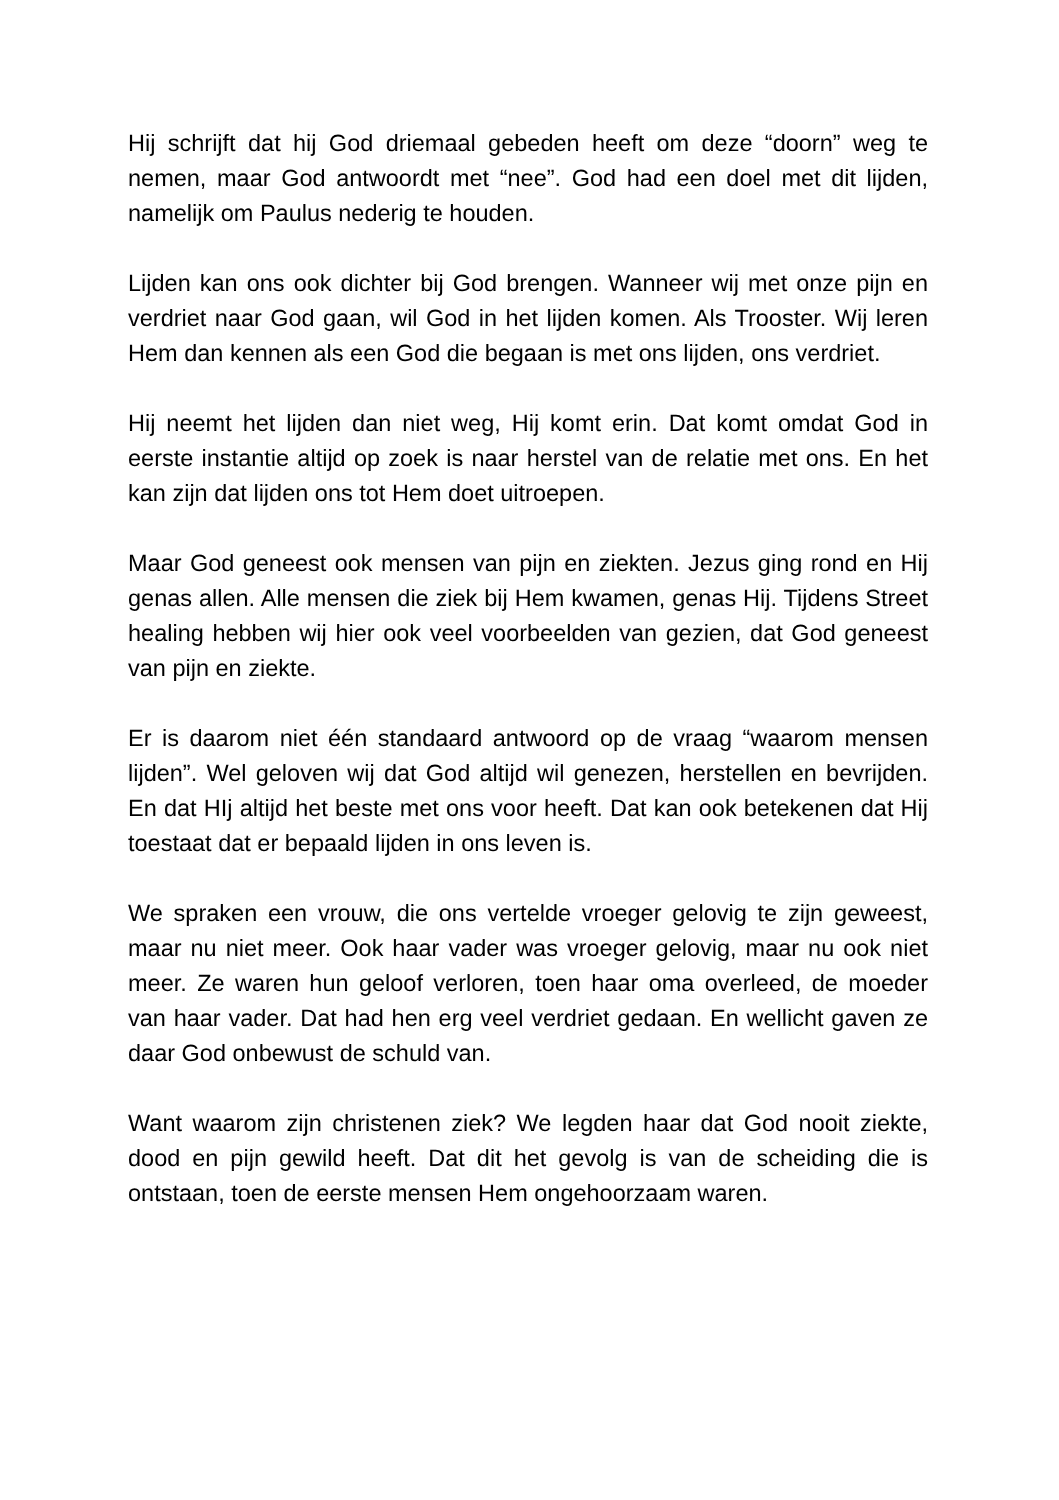Hij schrijft dat hij God driemaal gebeden heeft om deze “doorn” weg te nemen, maar God antwoordt met “nee”. God had een doel met dit lijden, namelijk om Paulus nederig te houden.
Lijden kan ons ook dichter bij God brengen. Wanneer wij met onze pijn en verdriet naar God gaan, wil God in het lijden komen. Als Trooster. Wij leren Hem dan kennen als een God die begaan is met ons lijden, ons verdriet.
Hij neemt het lijden dan niet weg, Hij komt erin. Dat komt omdat God in eerste instantie altijd op zoek is naar herstel van de relatie met ons. En het kan zijn dat lijden ons tot Hem doet uitroepen.
Maar God geneest ook mensen van pijn en ziekten. Jezus ging rond en Hij genas allen. Alle mensen die ziek bij Hem kwamen, genas Hij. Tijdens Street healing hebben wij hier ook veel voorbeelden van gezien, dat God geneest van pijn en ziekte.
Er is daarom niet één standaard antwoord op de vraag “waarom mensen lijden”. Wel geloven wij dat God altijd wil genezen, herstellen en bevrijden. En dat HIj altijd het beste met ons voor heeft. Dat kan ook betekenen dat Hij toestaat dat er bepaald lijden in ons leven is.
We spraken een vrouw, die ons vertelde vroeger gelovig te zijn geweest, maar nu niet meer. Ook haar vader was vroeger gelovig, maar nu ook niet meer. Ze waren hun geloof verloren, toen haar oma overleed, de moeder van haar vader. Dat had hen erg veel verdriet gedaan. En wellicht gaven ze daar God onbewust de schuld van.
Want waarom zijn christenen ziek? We legden haar dat God nooit ziekte, dood en pijn gewild heeft. Dat dit het gevolg is van de scheiding die is ontstaan, toen de eerste mensen Hem ongehoorzaam waren.